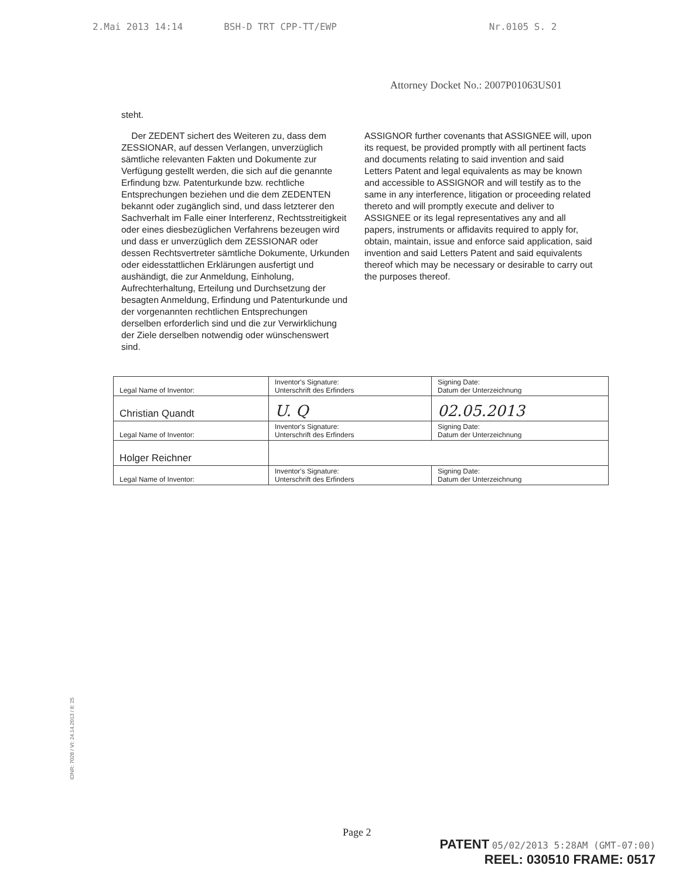2.Mai 2013 14:14 BSH-D TRT CPP-TT/EWP Nr.0105 S. 2
Attorney Docket No.: 2007P01063US01
steht.
Der ZEDENT sichert des Weiteren zu, dass dem ZESSIONAR, auf dessen Verlangen, unverzüglich sämtliche relevanten Fakten und Dokumente zur Verfügung gestellt werden, die sich auf die genannte Erfindung bzw. Patenturkunde bzw. rechtliche Entsprechungen beziehen und die dem ZEDENTEN bekannt oder zugänglich sind, und dass letzterer den Sachverhalt im Falle einer Interferenz, Rechtsstreitigkeit oder eines diesbezüglichen Verfahrens bezeugen wird und dass er unverzüglich dem ZESSIONAR oder dessen Rechtsvertreter sämtliche Dokumente, Urkunden oder eidesstattlichen Erklärungen ausfertigt und aushändigt, die zur Anmeldung, Einholung, Aufrechterhaltung, Erteilung und Durchsetzung der besagten Anmeldung, Erfindung und Patenturkunde und der vorgenannten rechtlichen Entsprechungen derselben erforderlich sind und die zur Verwirklichung der Ziele derselben notwendig oder wünschenswert sind.
ASSIGNOR further covenants that ASSIGNEE will, upon its request, be provided promptly with all pertinent facts and documents relating to said invention and said Letters Patent and legal equivalents as may be known and accessible to ASSIGNOR and will testify as to the same in any interference, litigation or proceeding related thereto and will promptly execute and deliver to ASSIGNEE or its legal representatives any and all papers, instruments or affidavits required to apply for, obtain, maintain, issue and enforce said application, said invention and said Letters Patent and said equivalents thereof which may be necessary or desirable to carry out the purposes thereof.
| Legal Name of Inventor: | Inventor's Signature: Unterschrift des Erfinders | Signing Date: Datum der Unterzeichnung |
| Christian Quandt | U. Q | 02.05.2013 |
| Legal Name of Inventor: | Inventor's Signature: Unterschrift des Erfinders | Signing Date: Datum der Unterzeichnung |
| Holger Reichner | | |
| Legal Name of Inventor: | Inventor's Signature: Unterschrift des Erfinders | Signing Date: Datum der Unterzeichnung |
IDNR: 7028 / VI: 24.14.2013 / 8: 25
Page 2
PATENT 05/02/2013 5:28AM (GMT-07:00)
REEL: 030510 FRAME: 0517